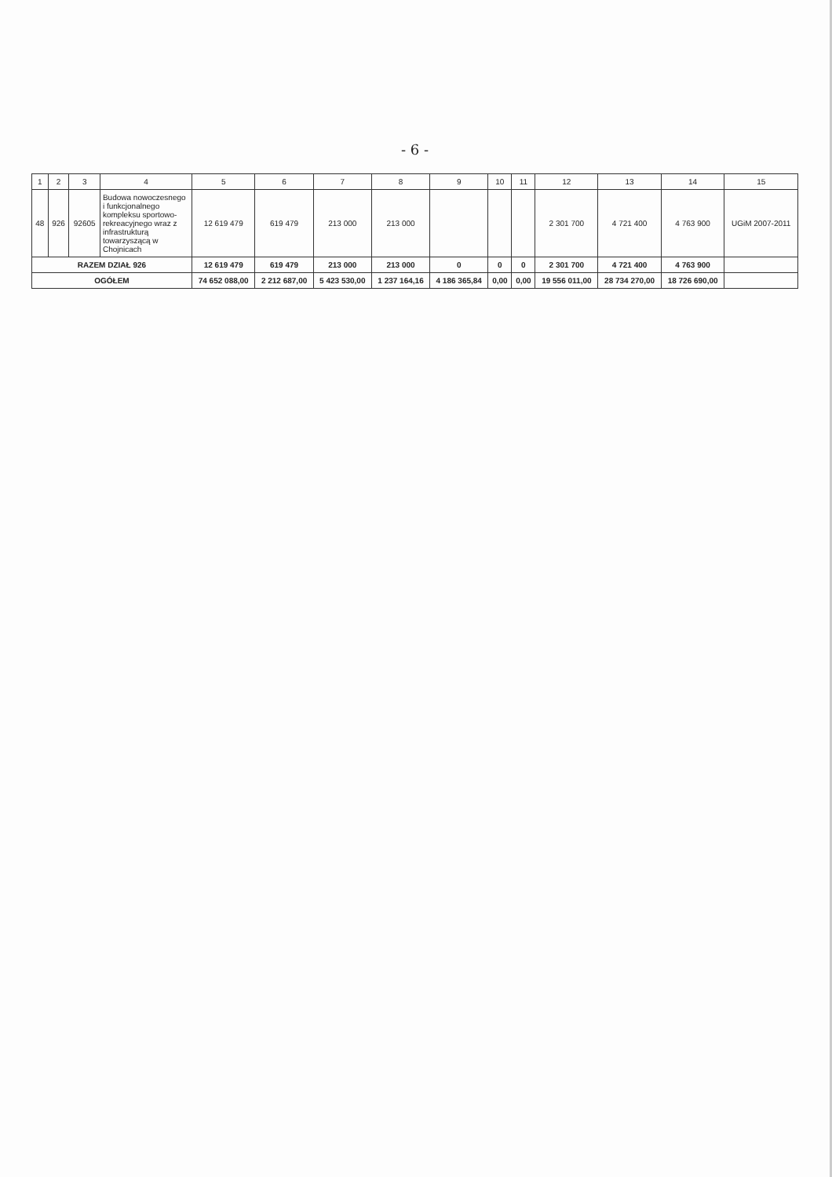- 6 -
| 1 | 2 | 3 | 4 | 5 | 6 | 7 | 8 | 9 | 10 | 11 | 12 | 13 | 14 | 15 |
| --- | --- | --- | --- | --- | --- | --- | --- | --- | --- | --- | --- | --- | --- | --- |
| 48 | 926 | 92605 | Budowa nowoczesnego i funkcjonalnego kompleksu sportowo-rekreacyjnego wraz z infrastrukturą towarzyszącą w Chojnicach | 12 619 479 | 619 479 | 213 000 | 213 000 | | | | 2 301 700 | 4 721 400 | 4 763 900 | UGiM 2007-2011 |
| RAZEM DZIAŁ 926 | | | | 12 619 479 | 619 479 | 213 000 | 213 000 | 0 | 0 | 0 | 2 301 700 | 4 721 400 | 4 763 900 | |
| OGÓŁEM | | | | 74 652 088,00 | 2 212 687,00 | 5 423 530,00 | 1 237 164,16 | 4 186 365,84 | 0,00 | 0,00 | 19 556 011,00 | 28 734 270,00 | 18 726 690,00 | |